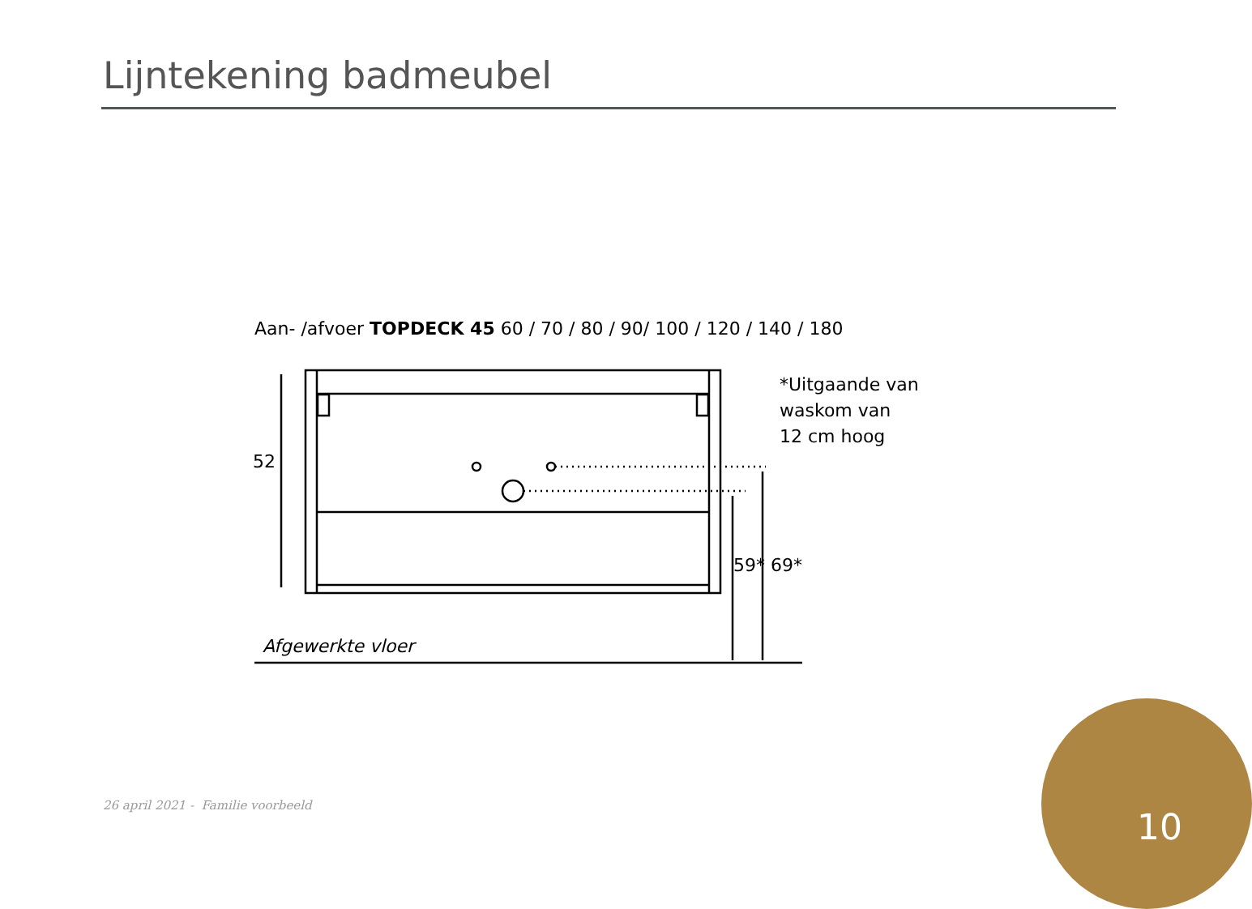Lijntekening badmeubel
Aan- /afvoer TOPDECK 45 60 / 70 / 80 / 90/ 100 / 120 / 140 / 180
52
59* 69*
*Uitgaande van
waskom van
12 cm hoog
Afgewerkte vloer
26 april 2021 - Familie voorbeeld
10